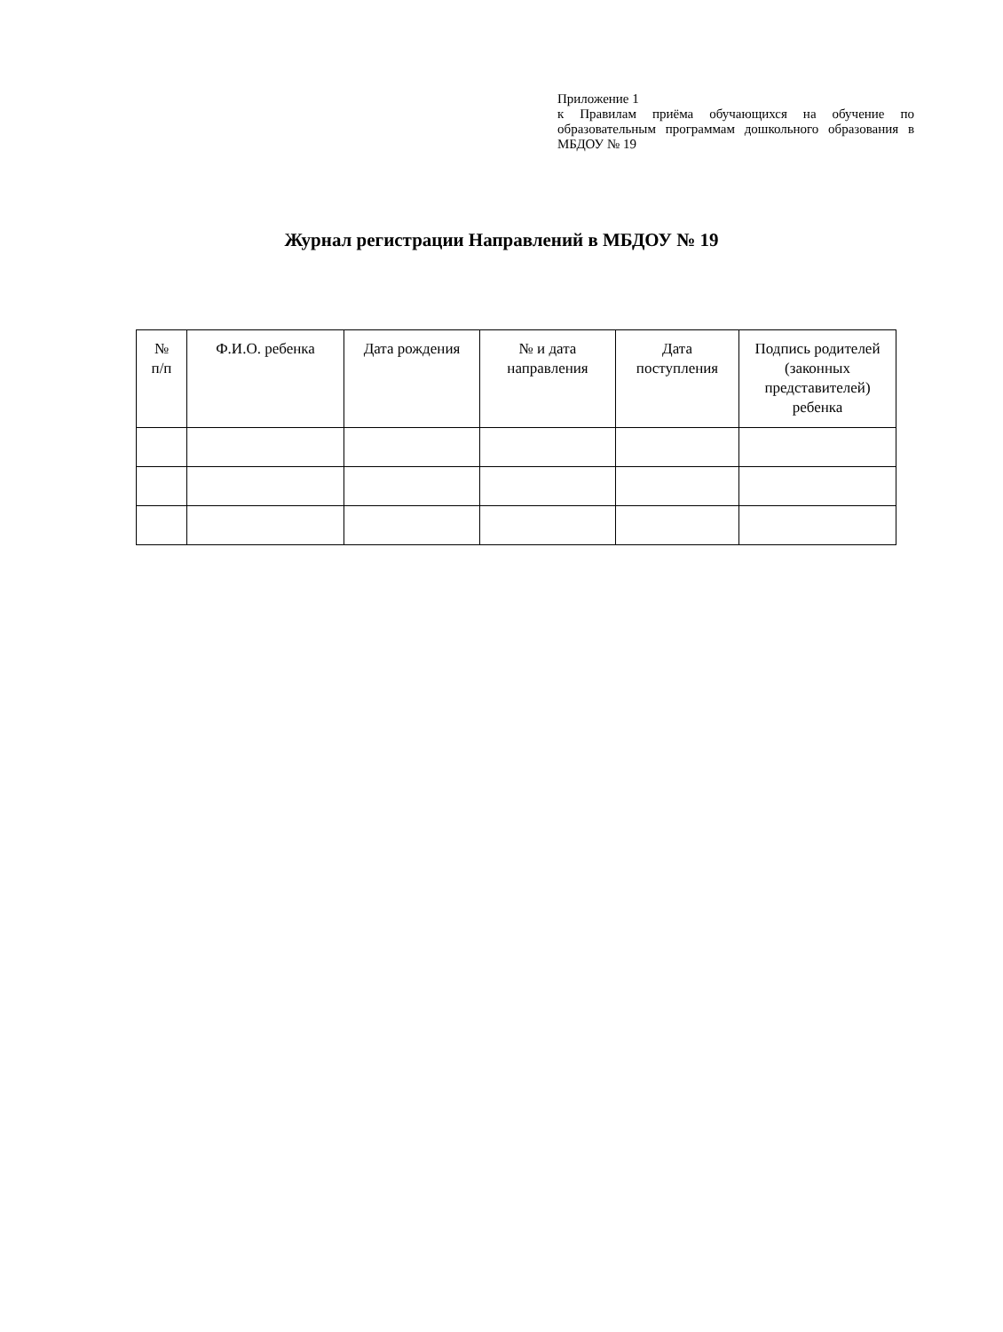Приложение 1
к Правилам приёма обучающихся на обучение по образовательным программам дошкольного образования в МБДОУ № 19
Журнал регистрации Направлений в МБДОУ № 19
| № п/п | Ф.И.О. ребенка | Дата рождения | № и дата направления | Дата поступления | Подпись родителей (законных представителей) ребенка |
| --- | --- | --- | --- | --- | --- |